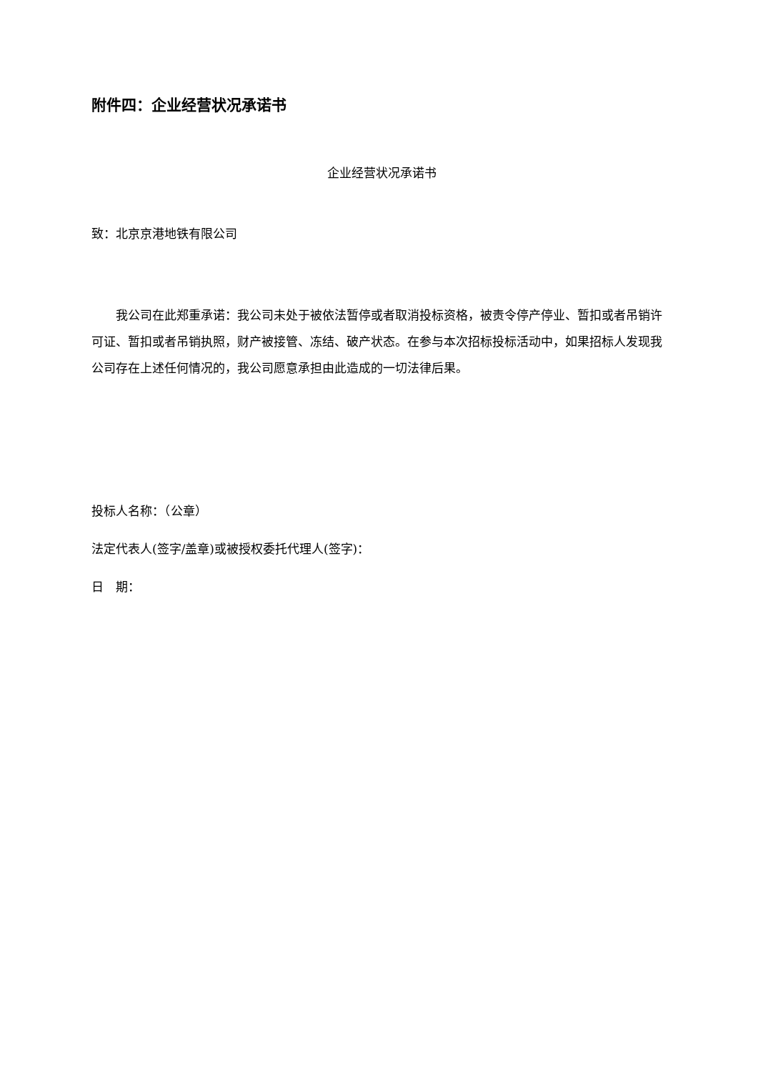附件四：企业经营状况承诺书
企业经营状况承诺书
致：北京京港地铁有限公司
我公司在此郑重承诺：我公司未处于被依法暂停或者取消投标资格，被责令停产停业、暂扣或者吊销许可证、暂扣或者吊销执照，财产被接管、冻结、破产状态。在参与本次招标投标活动中，如果招标人发现我公司存在上述任何情况的，我公司愿意承担由此造成的一切法律后果。
投标人名称：（公章）
法定代表人(签字/盖章)或被授权委托代理人(签字)：
日　期：